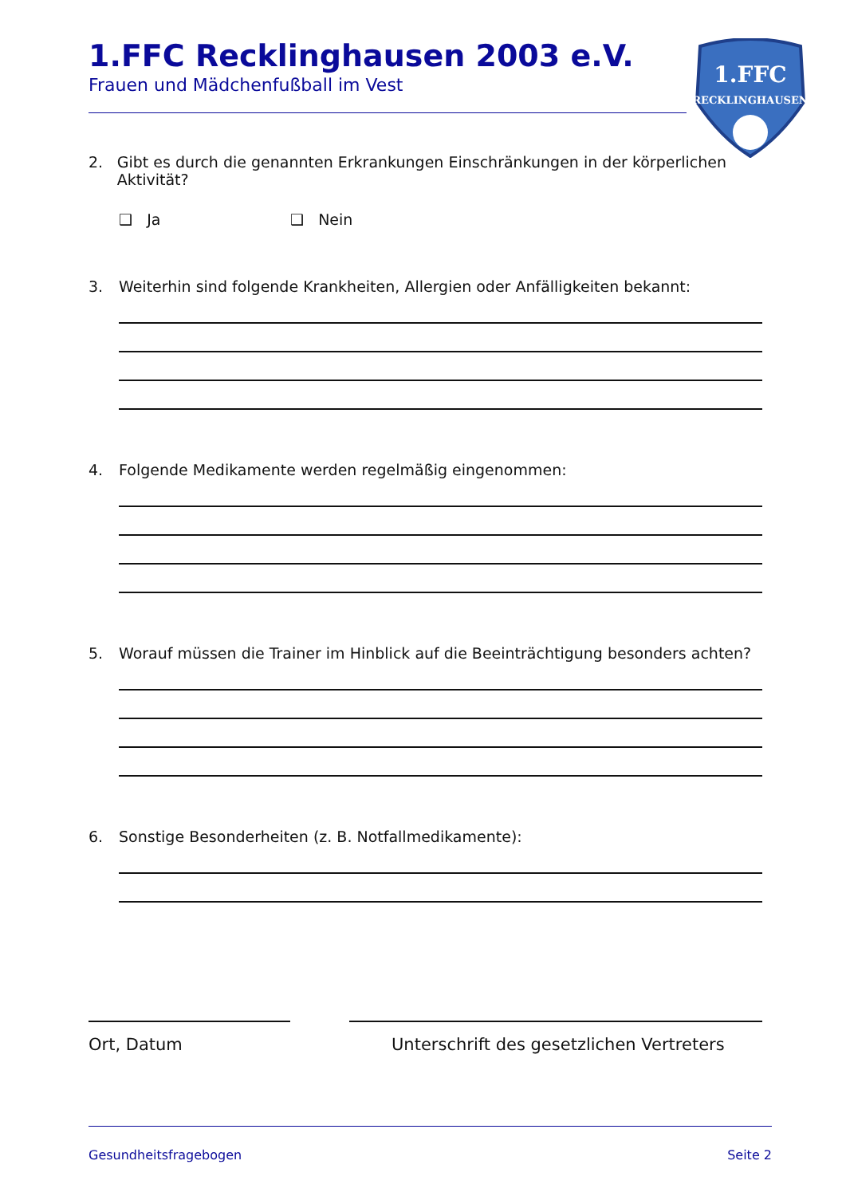1.FFC Recklinghausen 2003 e.V.
Frauen und Mädchenfußball im Vest
1.FFC
RECKLINGHAUSEN
2. Gibt es durch die genannten Erkrankungen Einschränkungen in der körperlichen Aktivität?
❑ Ja ❑ Nein
3. Weiterhin sind folgende Krankheiten, Allergien oder Anfälligkeiten bekannt:
4. Folgende Medikamente werden regelmäßig eingenommen:
5. Worauf müssen die Trainer im Hinblick auf die Beeinträchtigung besonders achten?
6. Sonstige Besonderheiten (z. B. Notfallmedikamente):
Ort, Datum Unterschrift des gesetzlichen Vertreters
Gesundheitsfragebogen Seite 2